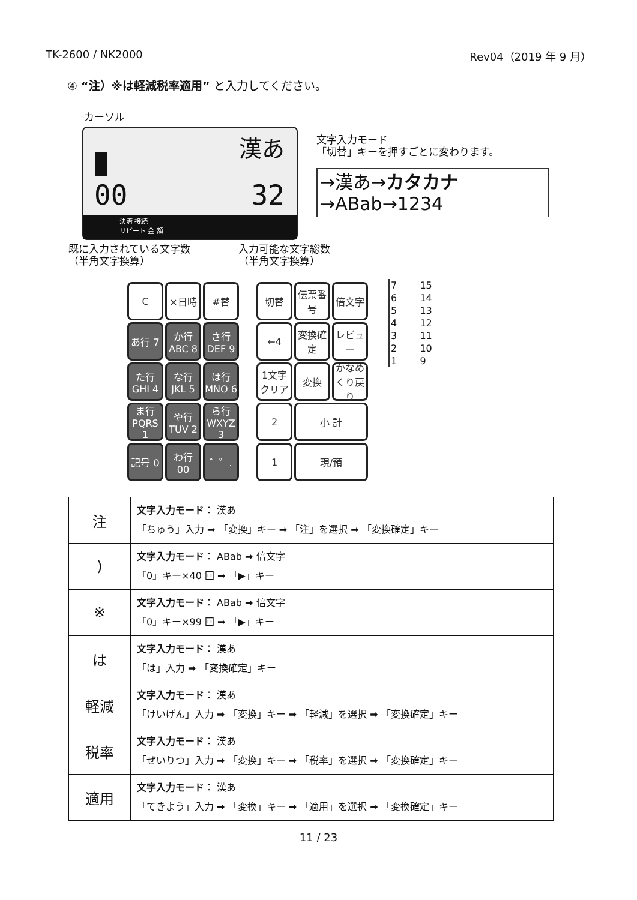TK-2600 / NK2000 Rev04（2019 年 9 月）
④ “注）※は軽減税率適用” と入力してください。
カーソル
漢あ
00 32
決済 接続
リピート 金 額
文字入力モード
「切替」キーを押すごとに変わります。
→漢あ→カタカナ→ABab→1234
既に入力されている文字数
（半角文字換算）
入力可能な文字総数
（半角文字換算）
C
×日時
#替
あ行 7
か行 ABC 8
さ行 DEF 9
た行 GHI 4
な行 JKL 5
は行 MNO 6
ま行 PQRS 1
や行 TUV 2
ら行 WXYZ 3
記号 0
わ行 00
゛゜.
切替
伝票番号
倍文字
←4
変換確定
レビュー
1文字クリア
変換
かなめくり戻り
2
小 計
1
現/預
| 7 | 15 |
| 6 | 14 |
| 5 | 13 |
| 4 | 12 |
| 3 | 11 |
| 2 | 10 |
| 1 | 9 |
| 注 | 文字入力モード ： 漢あ 「ちゅう」入力 ➡ 「変換」キー ➡ 「注」を選択 ➡ 「変換確定」キー |
| ) | 文字入力モード ： ABab ➡ 倍文字 「0」キー×40 回 ➡ 「▶」キー |
| ※ | 文字入力モード ： ABab ➡ 倍文字 「0」キー×99 回 ➡ 「▶」キー |
| は | 文字入力モード ： 漢あ 「は」入力 ➡ 「変換確定」キー |
| 軽減 | 文字入力モード ： 漢あ 「けいげん」入力 ➡ 「変換」キー ➡ 「軽減」を選択 ➡ 「変換確定」キー |
| 税率 | 文字入力モード ： 漢あ 「ぜいりつ」入力 ➡ 「変換」キー ➡ 「税率」を選択 ➡ 「変換確定」キー |
| 適用 | 文字入力モード ： 漢あ 「てきよう」入力 ➡ 「変換」キー ➡ 「適用」を選択 ➡ 「変換確定」キー |
11 / 23